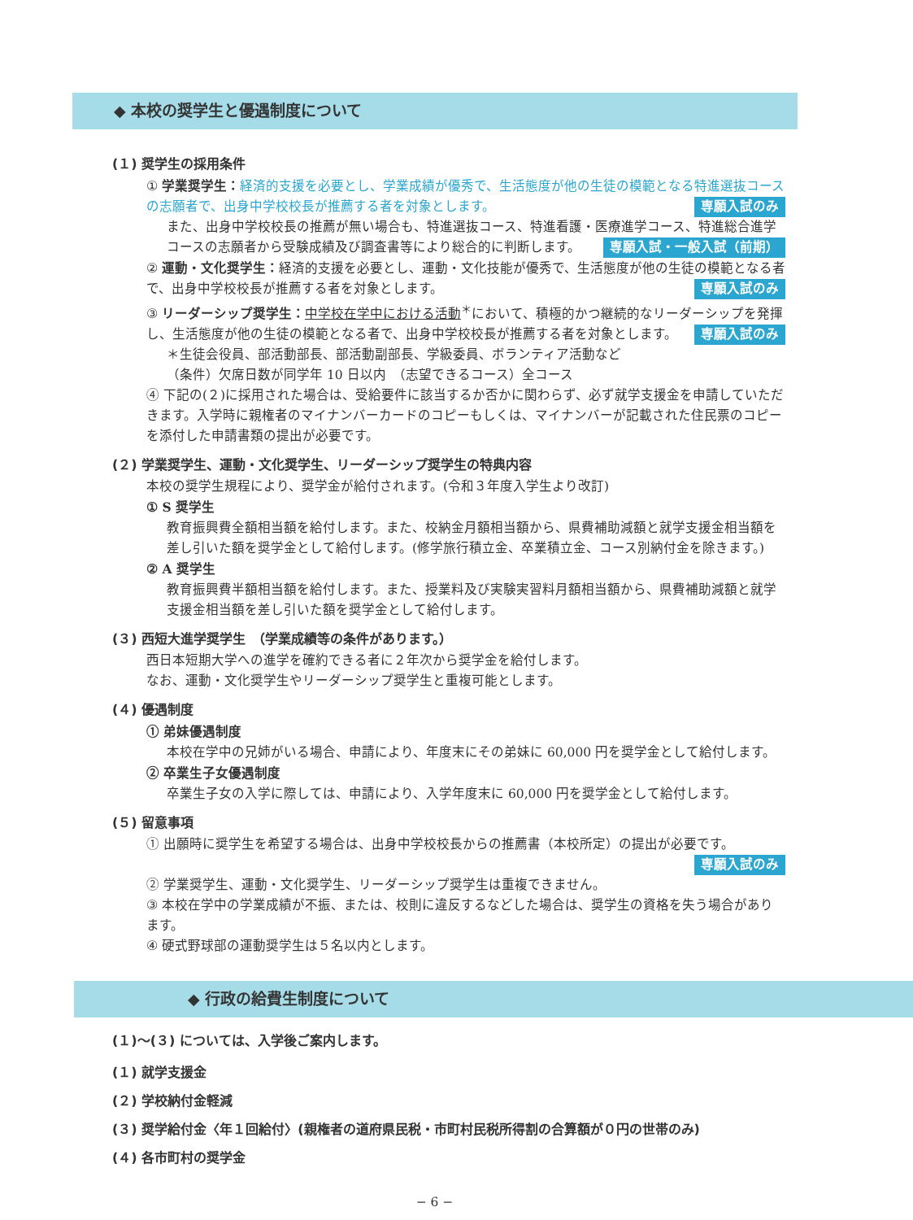◆ 本校の奨学生と優遇制度について
(１) 奨学生の採用条件
① 学業奨学生：経済的支援を必要とし、学業成績が優秀で、生活態度が他の生徒の模範となる特進選抜コースの志願者で、出身中学校校長が推薦する者を対象とします。 専願入試のみ
また、出身中学校校長の推薦が無い場合も、特進選抜コース、特進看護・医療進学コース、特進総合進学コースの志願者から受験成績及び調査書等により総合的に判断します。 専願入試・一般入試（前期）
② 運動・文化奨学生：経済的支援を必要とし、運動・文化技能が優秀で、生活態度が他の生徒の模範となる者で、出身中学校校長が推薦する者を対象とします。 専願入試のみ
③ リーダーシップ奨学生：中学校在学中における活動<sup>＊</sup>において、積極的かつ継続的なリーダーシップを発揮し、生活態度が他の生徒の模範となる者で、出身中学校校長が推薦する者を対象とします。 専願入試のみ
＊生徒会役員、部活動部長、部活動副部長、学級委員、ボランティア活動など
（条件）欠席日数が同学年 10 日以内　（志望できるコース）全コース
④ 下記の(２)に採用された場合は、受給要件に該当するか否かに関わらず、必ず就学支援金を申請していただきます。入学時に親権者のマイナンバーカードのコピーもしくは、マイナンバーが記載された住民票のコピーを添付した申請書類の提出が必要です。
(２) 学業奨学生、運動・文化奨学生、リーダーシップ奨学生の特典内容
本校の奨学生規程により、奨学金が給付されます。(令和３年度入学生より改訂)
① S 奨学生
教育振興費全額相当額を給付します。また、校納金月額相当額から、県費補助減額と就学支援金相当額を差し引いた額を奨学金として給付します。(修学旅行積立金、卒業積立金、コース別納付金を除きます。)
② A 奨学生
教育振興費半額相当額を給付します。また、授業料及び実験実習料月額相当額から、県費補助減額と就学支援金相当額を差し引いた額を奨学金として給付します。
(３) 西短大進学奨学生　（学業成績等の条件があります。）
西日本短期大学への進学を確約できる者に２年次から奨学金を給付します。
なお、運動・文化奨学生やリーダーシップ奨学生と重複可能とします。
(４) 優遇制度
① 弟妹優遇制度
本校在学中の兄姉がいる場合、申請により、年度末にその弟妹に 60,000 円を奨学金として給付します。
② 卒業生子女優遇制度
卒業生子女の入学に際しては、申請により、入学年度末に 60,000 円を奨学金として給付します。
(５) 留意事項
① 出願時に奨学生を希望する場合は、出身中学校校長からの推薦書（本校所定）の提出が必要です。
専願入試のみ
② 学業奨学生、運動・文化奨学生、リーダーシップ奨学生は重複できません。
③ 本校在学中の学業成績が不振、または、校則に違反するなどした場合は、奨学生の資格を失う場合があります。
④ 硬式野球部の運動奨学生は５名以内とします。
◆ 行政の給費生制度について
(１)〜(３) については、入学後ご案内します。
(１) 就学支援金
(２) 学校納付金軽減
(３) 奨学給付金〈年１回給付〉(親権者の道府県民税・市町村民税所得割の合算額が０円の世帯のみ)
(４) 各市町村の奨学金
− 6 −